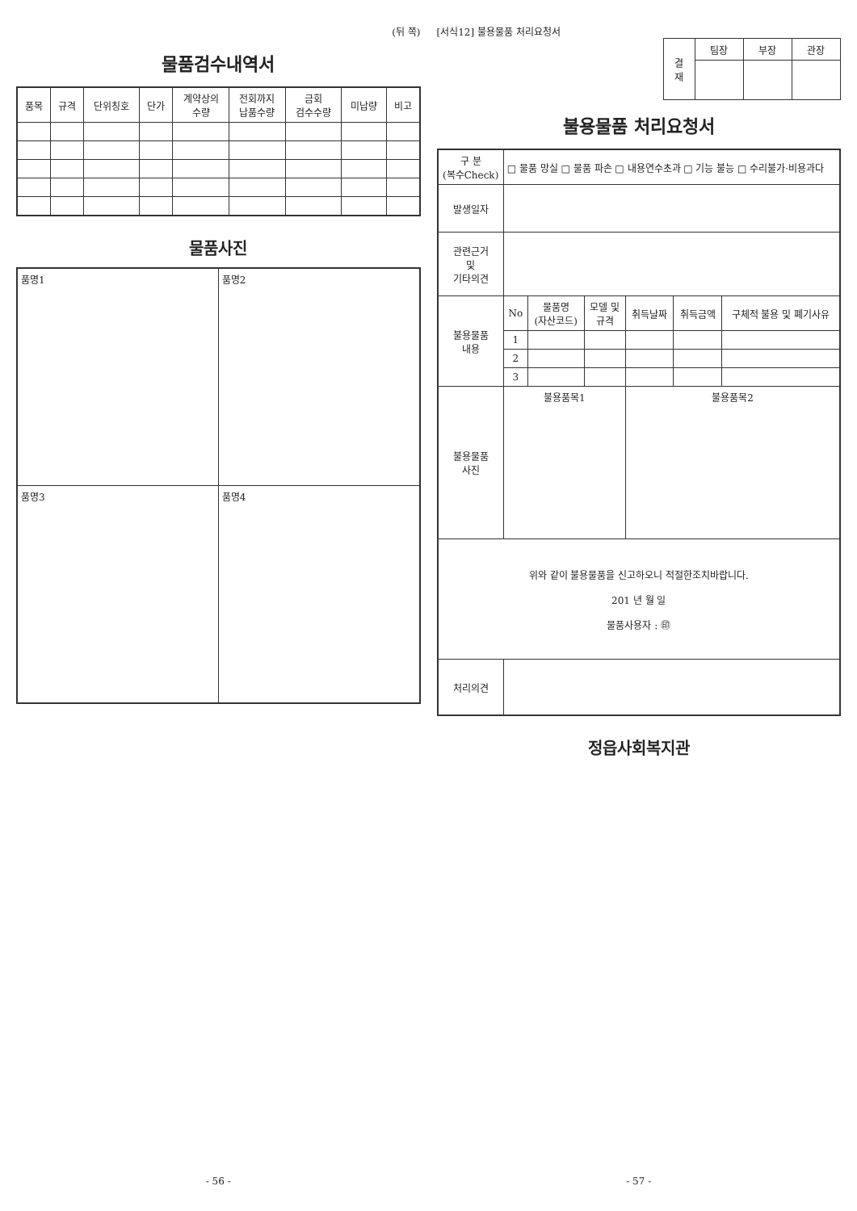(뒤 쪽)
물품검수내역서
| 품목 | 규격 | 단위칭호 | 단가 | 계약상의 수량 | 전회까지 납품수량 | 금회 검수수량 | 미납량 | 비고 |
| --- | --- | --- | --- | --- | --- | --- | --- | --- |
물품사진
| 품명1 | 품명2 |
| 품명3 | 품명4 |
- 56 -
[서식12] 불용물품 처리요청서
| 결 재 | 팀장 | 부장 | 관장 |
불용물품 처리요청서
| 구 분 (복수Check) | □ 물품 망실 □ 물품 파손 □ 내용연수초과 □ 기능 불능 □ 수리불가·비용과다 | | | | | |
| 발생일자 | | | | | | |
| 관련근거 및 기타의견 | | | | | | |
| 불용물품 내용 | No | 물품명 (자산코드) | 모델 및 규격 | 취득날짜 | 취득금액 | 구체적 불용 및 폐기사유 |
| | 1 | | | | | |
| | 2 | | | | | |
| | 3 | | | | | |
| 불용물품 사진 | 불용품목1 | | | 불용품목2 | | |
| 위와 같이 불용물품을 신고하오니 적절한조치바랍니다. 201 년 월 일 물품사용자 : ㊞ | | | | | | |
| 처리의견 | | | | | | |
정읍사회복지관
- 57 -